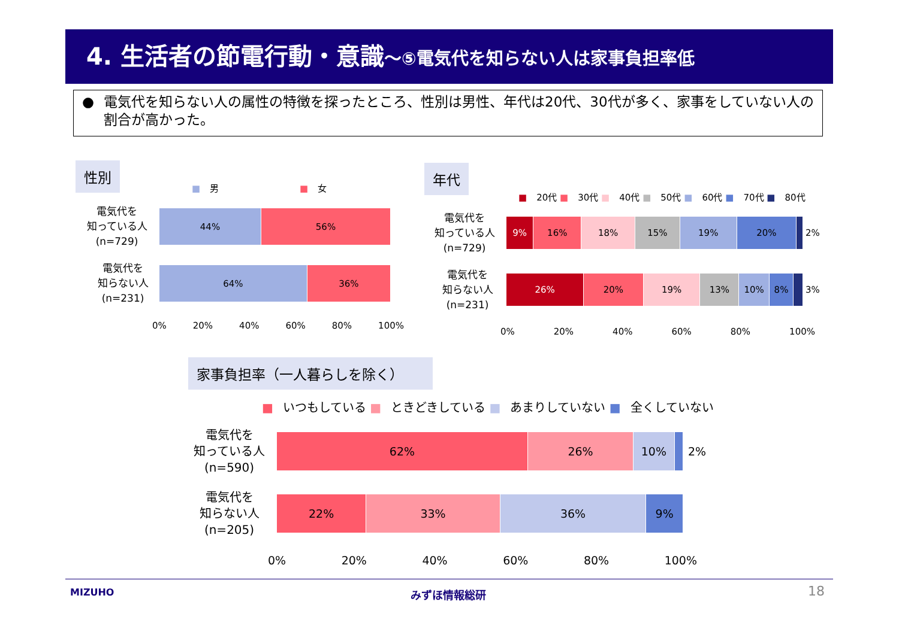4. 生活者の節電行動・意識～⑤電気代を知らない人は家事負担率低
● 電気代を知らない人の属性の特徴を探ったところ、性別は男性、年代は20代、30代が多く、家事をしていない人の割合が高かった。
性別
■ 男 ■ 女
電気代を
知っている人
(n=729)
44% 56%
電気代を
知らない人
(n=231)
64% 36%
0% 20% 40% 60% 80% 100%
年代
■ 20代 ■ 30代 ■ 40代 ■ 50代 ■ 60代 ■ 70代 ■ 80代
電気代を
知っている人
(n=729)
9% 16% 18% 15% 19% 20%
2%
電気代を
知らない人
(n=231)
26% 20% 19% 13% 10% 8%
3%
0% 20% 40% 60% 80% 100%
家事負担率（一人暮らしを除く）
■ いつもしている ■ ときどきしている ■ あまりしていない ■ 全くしていない
電気代を
知っている人
(n=590)
62% 26% 10%
2%
電気代を
知らない人
(n=205)
22% 33% 36% 9%
0% 20% 40% 60% 80% 100%
MIZUHO みずほ情報総研 18